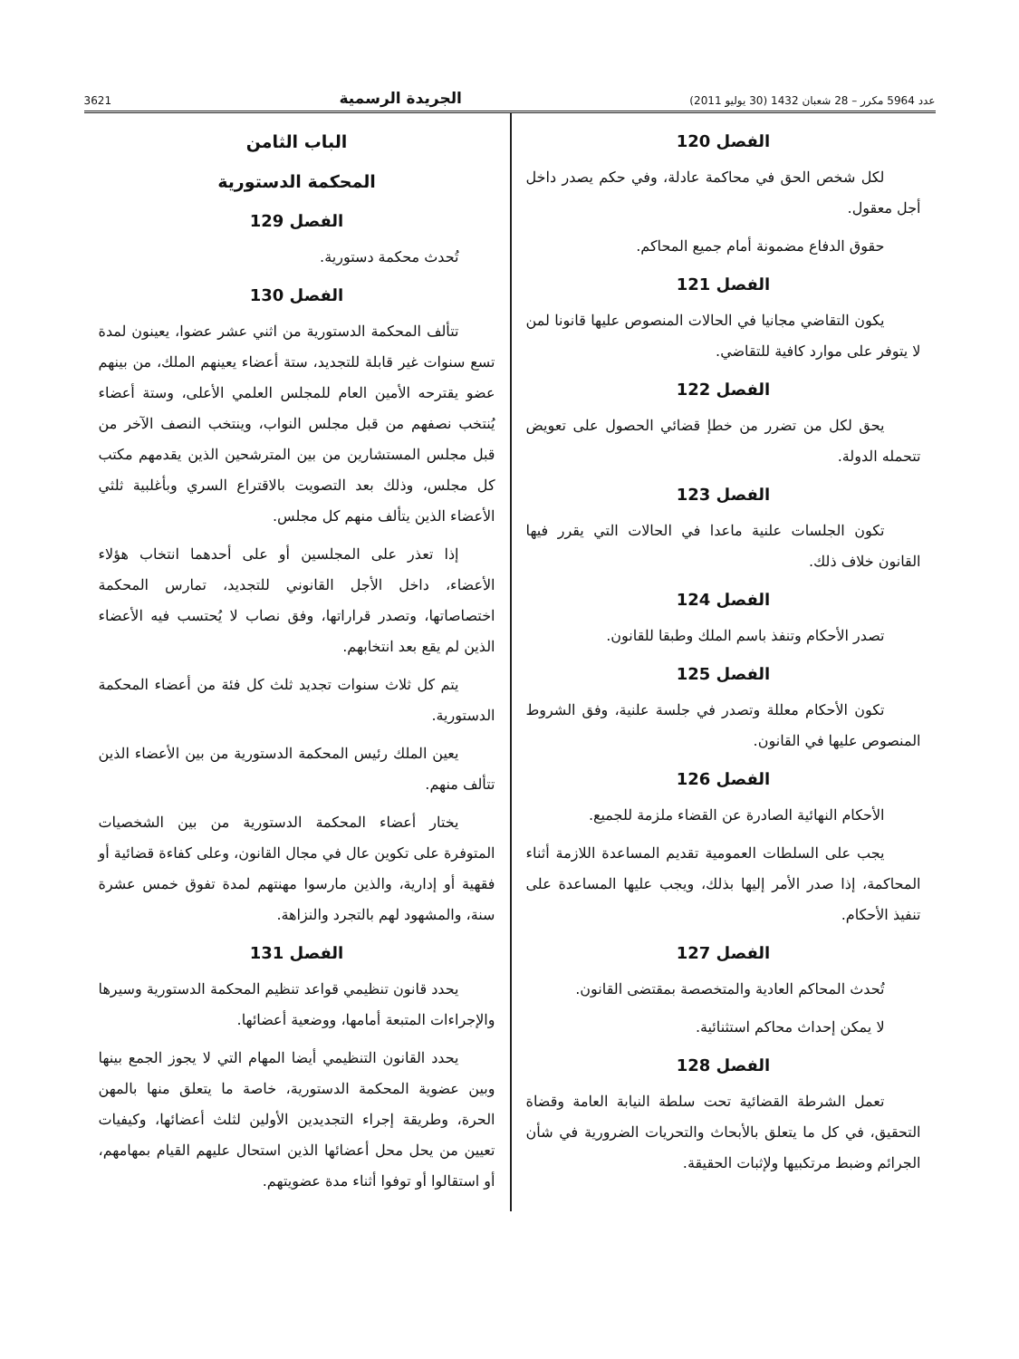عدد 5964 مكرر – 28 شعبان 1432 (30 يوليو 2011) الجريدة الرسمية 3621
الفصل 120
لكل شخص الحق في محاكمة عادلة، وفي حكم يصدر داخل أجل معقول.
حقوق الدفاع مضمونة أمام جميع المحاكم.
الفصل 121
يكون التقاضي مجانيا في الحالات المنصوص عليها قانونا لمن لا يتوفر على موارد كافية للتقاضي.
الفصل 122
يحق لكل من تضرر من خطإ قضائي الحصول على تعويض تتحمله الدولة.
الفصل 123
تكون الجلسات علنية ماعدا في الحالات التي يقرر فيها القانون خلاف ذلك.
الفصل 124
تصدر الأحكام وتنفذ باسم الملك وطبقا للقانون.
الفصل 125
تكون الأحكام معللة وتصدر في جلسة علنية، وفق الشروط المنصوص عليها في القانون.
الفصل 126
الأحكام النهائية الصادرة عن القضاء ملزمة للجميع.
يجب على السلطات العمومية تقديم المساعدة اللازمة أثناء المحاكمة، إذا صدر الأمر إليها بذلك، ويجب عليها المساعدة على تنفيذ الأحكام.
الفصل 127
تُحدث المحاكم العادية والمتخصصة بمقتضى القانون.
لا يمكن إحداث محاكم استثنائية.
الفصل 128
تعمل الشرطة القضائية تحت سلطة النيابة العامة وقضاة التحقيق، في كل ما يتعلق بالأبحاث والتحريات الضرورية في شأن الجرائم وضبط مرتكبيها ولإثبات الحقيقة.
الباب الثامن
المحكمة الدستورية
الفصل 129
تُحدث محكمة دستورية.
الفصل 130
تتألف المحكمة الدستورية من اثني عشر عضوا، يعينون لمدة تسع سنوات غير قابلة للتجديد، ستة أعضاء يعينهم الملك، من بينهم عضو يقترحه الأمين العام للمجلس العلمي الأعلى، وستة أعضاء يُنتخب نصفهم من قبل مجلس النواب، وينتخب النصف الآخر من قبل مجلس المستشارين من بين المترشحين الذين يقدمهم مكتب كل مجلس، وذلك بعد التصويت بالاقتراع السري وبأغلبية ثلثي الأعضاء الذين يتألف منهم كل مجلس.
إذا تعذر على المجلسين أو على أحدهما انتخاب هؤلاء الأعضاء، داخل الأجل القانوني للتجديد، تمارس المحكمة اختصاصاتها، وتصدر قراراتها، وفق نصاب لا يُحتسب فيه الأعضاء الذين لم يقع بعد انتخابهم.
يتم كل ثلاث سنوات تجديد ثلث كل فئة من أعضاء المحكمة الدستورية.
يعين الملك رئيس المحكمة الدستورية من بين الأعضاء الذين تتألف منهم.
يختار أعضاء المحكمة الدستورية من بين الشخصيات المتوفرة على تكوين عال في مجال القانون، وعلى كفاءة قضائية أو فقهية أو إدارية، والذين مارسوا مهنتهم لمدة تفوق خمس عشرة سنة، والمشهود لهم بالتجرد والنزاهة.
الفصل 131
يحدد قانون تنظيمي قواعد تنظيم المحكمة الدستورية وسيرها والإجراءات المتبعة أمامها، ووضعية أعضائها.
يحدد القانون التنظيمي أيضا المهام التي لا يجوز الجمع بينها وبين عضوية المحكمة الدستورية، خاصة ما يتعلق منها بالمهن الحرة، وطريقة إجراء التجديدين الأولين لثلث أعضائها، وكيفيات تعيين من يحل محل أعضائها الذين استحال عليهم القيام بمهامهم، أو استقالوا أو توفوا أثناء مدة عضويتهم.